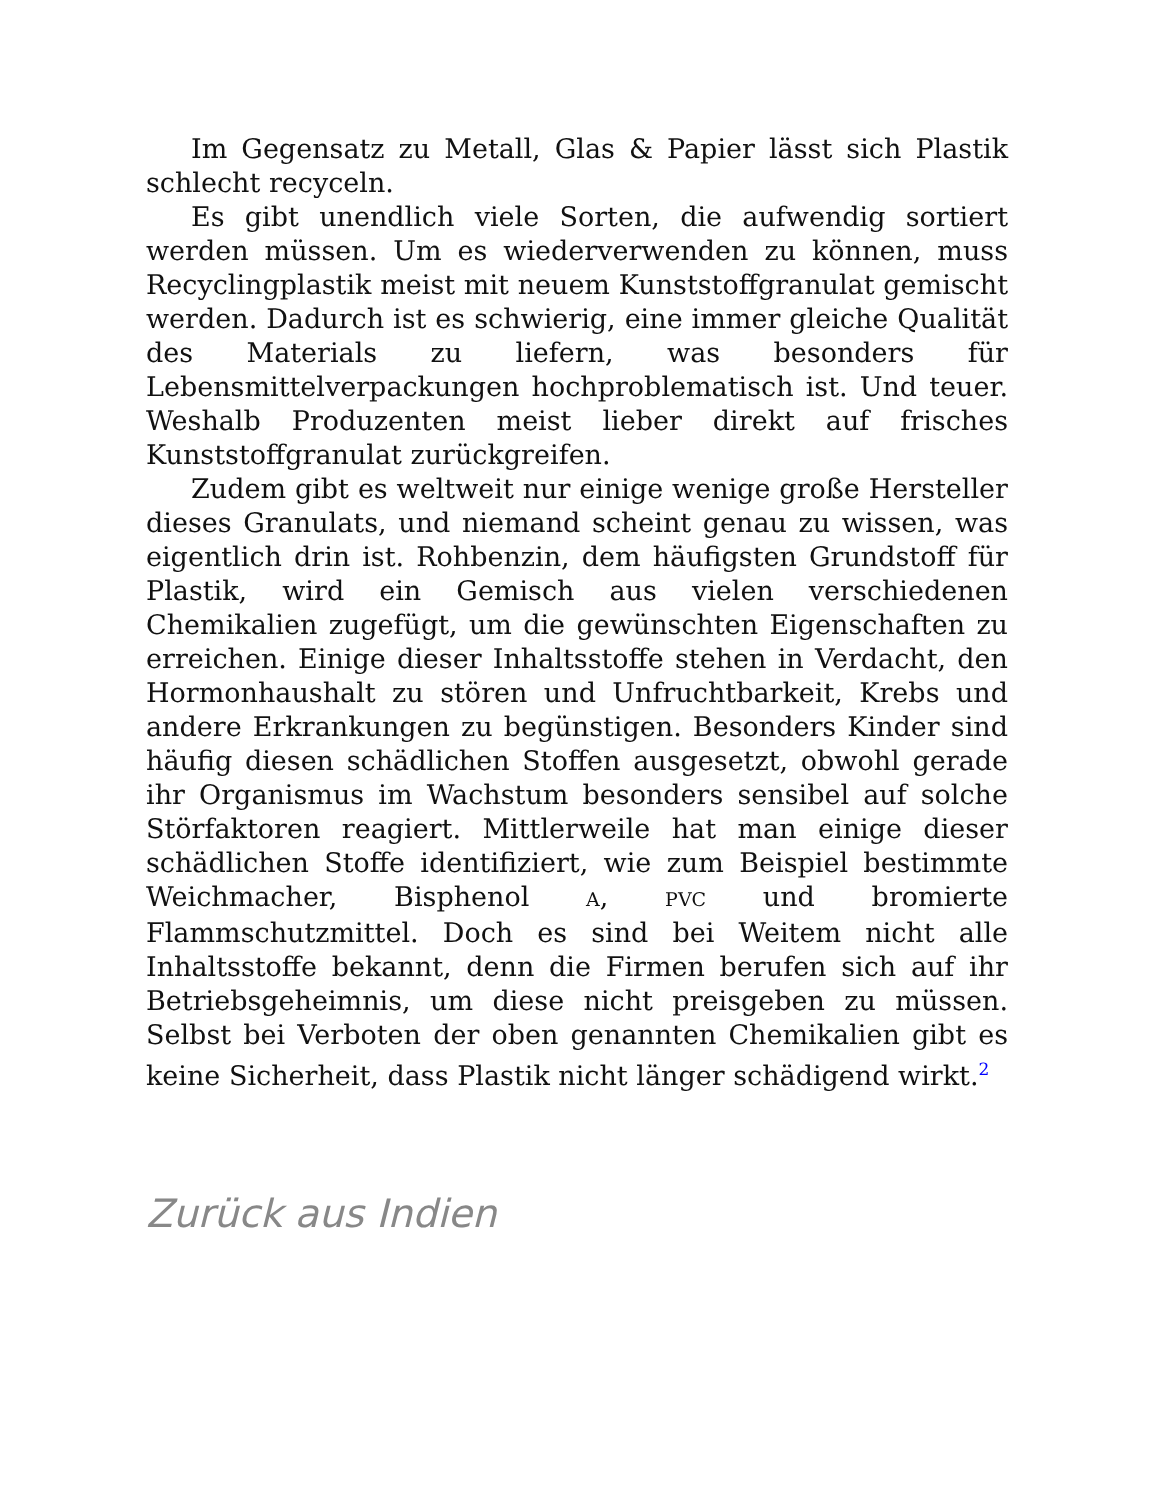Im Gegensatz zu Metall, Glas & Papier lässt sich Plastik schlecht recyceln.
Es gibt unendlich viele Sorten, die aufwendig sortiert werden müssen. Um es wiederverwenden zu können, muss Recyclingplastik meist mit neuem Kunststoffgranulat gemischt werden. Dadurch ist es schwierig, eine immer gleiche Qualität des Materials zu liefern, was besonders für Lebensmittelverpackungen hochproblematisch ist. Und teuer. Weshalb Produzenten meist lieber direkt auf frisches Kunststoffgranulat zurückgreifen.
Zudem gibt es weltweit nur einige wenige große Hersteller dieses Granulats, und niemand scheint genau zu wissen, was eigentlich drin ist. Rohbenzin, dem häufigsten Grundstoff für Plastik, wird ein Gemisch aus vielen verschiedenen Chemikalien zugefügt, um die gewünschten Eigenschaften zu erreichen. Einige dieser Inhaltsstoffe stehen in Verdacht, den Hormonhaushalt zu stören und Unfruchtbarkeit, Krebs und andere Erkrankungen zu begünstigen. Besonders Kinder sind häufig diesen schädlichen Stoffen ausgesetzt, obwohl gerade ihr Organismus im Wachstum besonders sensibel auf solche Störfaktoren reagiert. Mittlerweile hat man einige dieser schädlichen Stoffe identifiziert, wie zum Beispiel bestimmte Weichmacher, Bisphenol A, PVC und bromierte Flammschutzmittel. Doch es sind bei Weitem nicht alle Inhaltsstoffe bekannt, denn die Firmen berufen sich auf ihr Betriebsgeheimnis, um diese nicht preisgeben zu müssen. Selbst bei Verboten der oben genannten Chemikalien gibt es keine Sicherheit, dass Plastik nicht länger schädigend wirkt.<sup>2</sup>
Zurück aus Indien